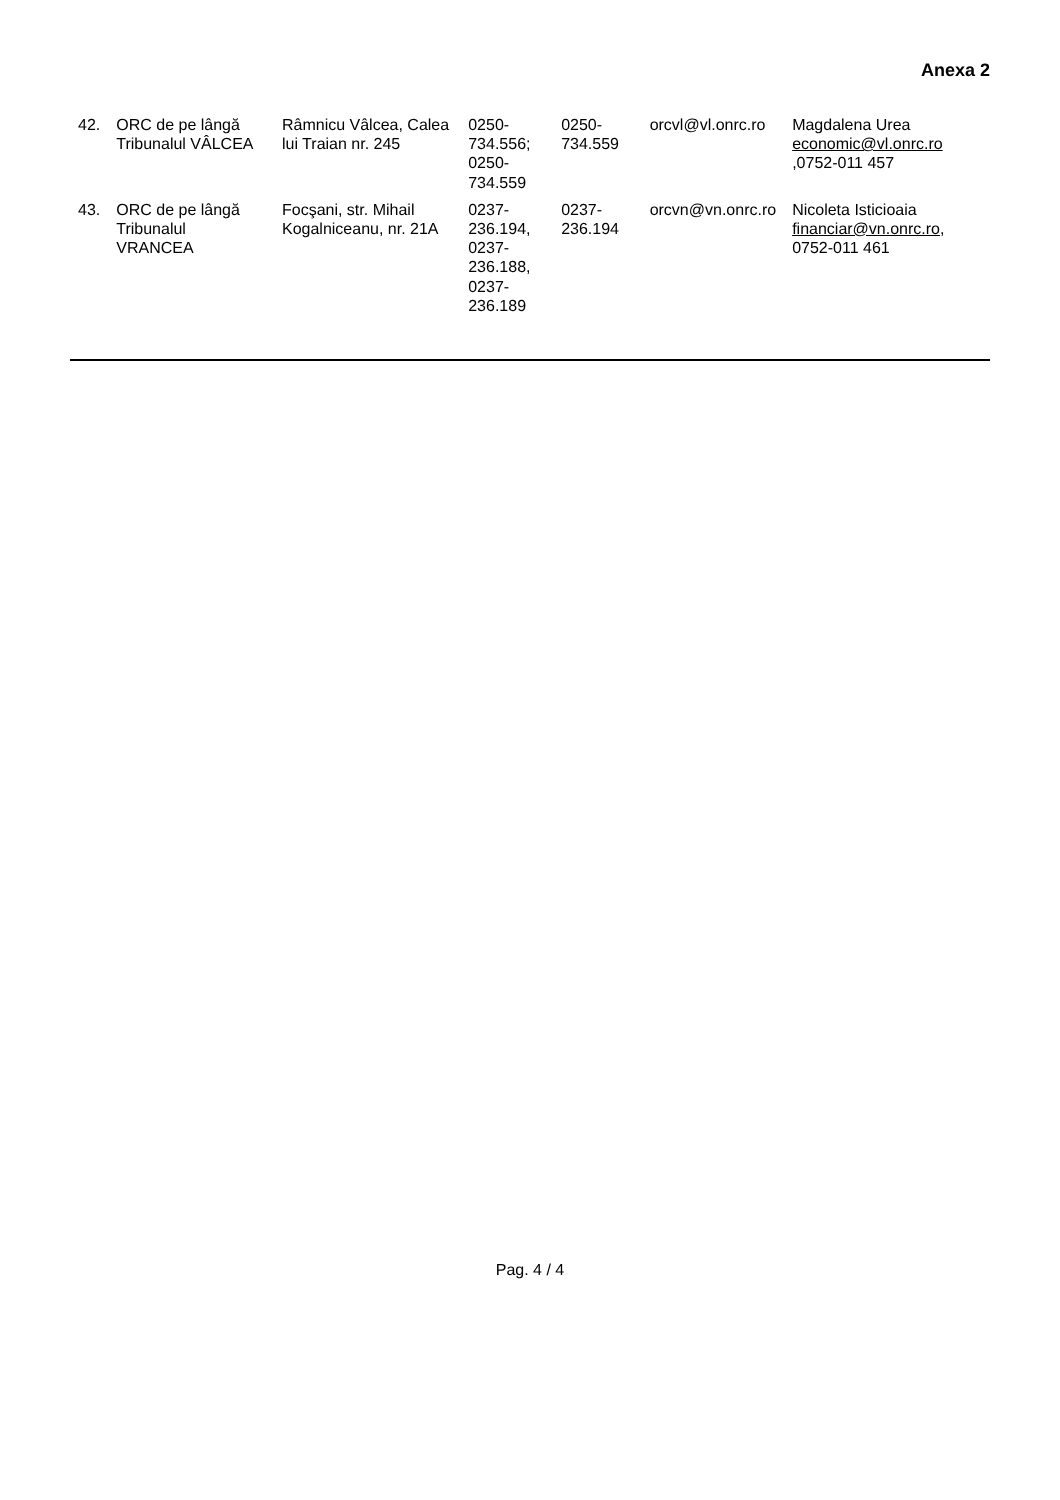Anexa 2
| 42. | ORC de pe lângă Tribunalul VÂLCEA | Râmnicu Vâlcea, Calea lui Traian nr. 245 | 0250-734.556; 0250-734.559 | 0250-734.559 | orcvl@vl.onrc.ro | Magdalena Urea economic@vl.onrc.ro ,0752-011 457 |
| 43. | ORC de pe lângă Tribunalul VRANCEA | Focşani, str. Mihail Kogalniceanu, nr. 21A | 0237-236.194, 0237-236.188, 0237-236.189 | 0237-236.194 | orcvn@vn.onrc.ro | Nicoleta Isticioaia financiar@vn.onrc.ro , 0752-011 461 |
Pag. 4 / 4